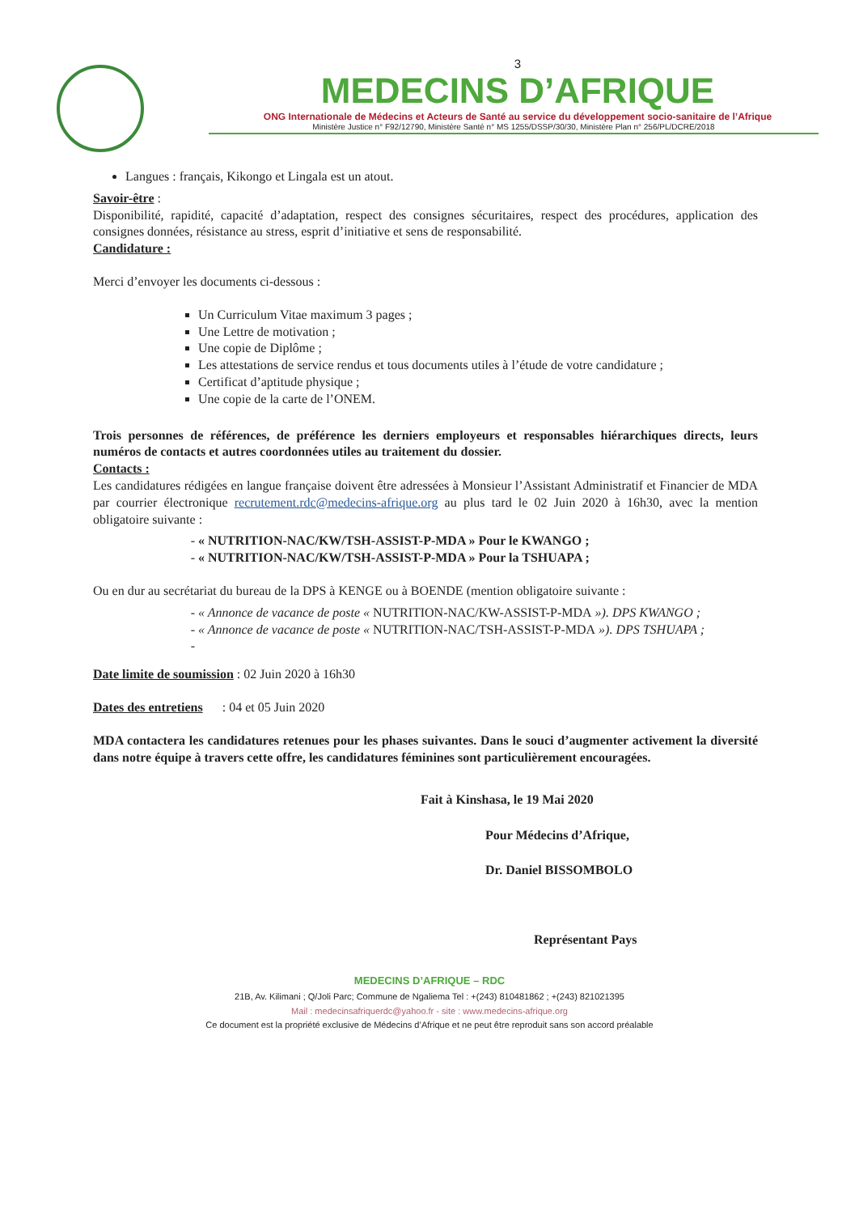3
MEDECINS D’AFRIQUE
ONG Internationale de Médecins et Acteurs de Santé au service du développement socio-sanitaire de l’Afrique
Ministère Justice n° F92/12790, Ministère Santé n° MS 1255/DSSP/30/30, Ministère Plan n° 256/PL/DCRE/2018
Langues : français, Kikongo et Lingala est un atout.
Savoir-être :
Disponibilité, rapidité, capacité d’adaptation, respect des consignes sécuritaires, respect des procédures, application des consignes données, résistance au stress, esprit d’initiative et sens de responsabilité.
Candidature :
Merci d’envoyer les documents ci-dessous :
Un Curriculum Vitae maximum 3 pages ;
Une Lettre de motivation ;
Une copie de Diplôme ;
Les attestations de service rendus et tous documents utiles à l’étude de votre candidature ;
Certificat d’aptitude physique ;
Une copie de la carte de l’ONEM.
Trois personnes de références, de préférence les derniers employeurs et responsables hiérarchiques directs, leurs numéros de contacts et autres coordonnées utiles au traitement du dossier.
Contacts :
Les candidatures rédigées en langue française doivent être adressées à Monsieur l’Assistant Administratif et Financier de MDA par courrier électronique recrutement.rdc@medecins-afrique.org au plus tard le 02 Juin 2020 à 16h30, avec la mention obligatoire suivante :
« NUTRITION-NAC/KW/TSH-ASSIST-P-MDA » Pour le KWANGO ;
« NUTRITION-NAC/KW/TSH-ASSIST-P-MDA » Pour la TSHUAPA ;
Ou en dur au secrétariat du bureau de la DPS à KENGE ou à BOENDE (mention obligatoire suivante :
« Annonce de vacance de poste « NUTRITION-NAC/KW-ASSIST-P-MDA »). DPS KWANGO ;
« Annonce de vacance de poste « NUTRITION-NAC/TSH-ASSIST-P-MDA »). DPS TSHUAPA ;
Date limite de soumission : 02 Juin 2020 à 16h30
Dates des entretiens : 04 et 05 Juin 2020
MDA contactera les candidatures retenues pour les phases suivantes. Dans le souci d’augmenter activement la diversité dans notre équipe à travers cette offre, les candidatures féminines sont particulièrement encouragées.
Fait à Kinshasa, le 19 Mai 2020
Pour Médecins d’Afrique,
Dr. Daniel BISSOMBOLO
Représentant Pays
MEDECINS D’AFRIQUE – RDC
21B, Av. Kilimani ; Q/Joli Parc; Commune de Ngaliema Tel : +(243) 810481862 ; +(243) 821021395
Mail : medecinsafriquerdc@yahoo.fr - site : www.medecins-afrique.org
Ce document est la propriété exclusive de Médecins d’Afrique et ne peut être reproduit sans son accord préalable